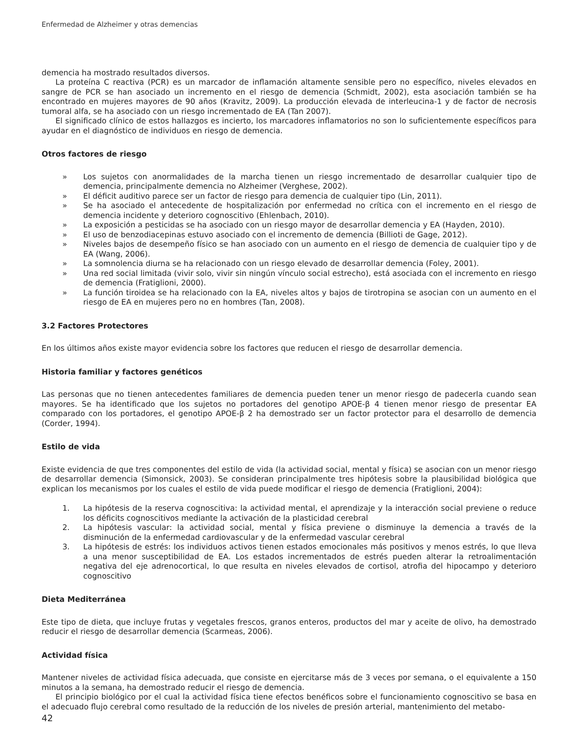Enfermedad de Alzheimer y otras demencias
demencia ha mostrado resultados diversos.
La proteína C reactiva (PCR) es un marcador de inflamación altamente sensible pero no específico, niveles elevados en sangre de PCR se han asociado un incremento en el riesgo de demencia (Schmidt, 2002), esta asociación también se ha encontrado en mujeres mayores de 90 años (Kravitz, 2009). La producción elevada de interleucina-1 y de factor de necrosis tumoral alfa, se ha asociado con un riesgo incrementado de EA (Tan 2007).
El significado clínico de estos hallazgos es incierto, los marcadores inflamatorios no son lo suficientemente específicos para ayudar en el diagnóstico de individuos en riesgo de demencia.
Otros factores de riesgo
» Los sujetos con anormalidades de la marcha tienen un riesgo incrementado de desarrollar cualquier tipo de demencia, principalmente demencia no Alzheimer (Verghese, 2002).
» El déficit auditivo parece ser un factor de riesgo para demencia de cualquier tipo (Lin, 2011).
» Se ha asociado el antecedente de hospitalización por enfermedad no crítica con el incremento en el riesgo de demencia incidente y deterioro cognoscitivo (Ehlenbach, 2010).
» La exposición a pesticidas se ha asociado con un riesgo mayor de desarrollar demencia y EA (Hayden, 2010).
» El uso de benzodiacepinas estuvo asociado con el incremento de demencia (Billioti de Gage, 2012).
» Niveles bajos de desempeño físico se han asociado con un aumento en el riesgo de demencia de cualquier tipo y de EA (Wang, 2006).
» La somnolencia diurna se ha relacionado con un riesgo elevado de desarrollar demencia (Foley, 2001).
» Una red social limitada (vivir solo, vivir sin ningún vínculo social estrecho), está asociada con el incremento en riesgo de demencia (Fratiglioni, 2000).
» La función tiroidea se ha relacionado con la EA, niveles altos y bajos de tirotropina se asocian con un aumento en el riesgo de EA en mujeres pero no en hombres (Tan, 2008).
3.2 Factores Protectores
En los últimos años existe mayor evidencia sobre los factores que reducen el riesgo de desarrollar demencia.
Historia familiar y factores genéticos
Las personas que no tienen antecedentes familiares de demencia pueden tener un menor riesgo de padecerla cuando sean mayores. Se ha identificado que los sujetos no portadores del genotipo APOE-β 4 tienen menor riesgo de presentar EA comparado con los portadores, el genotipo APOE-β 2 ha demostrado ser un factor protector para el desarrollo de demencia (Corder, 1994).
Estilo de vida
Existe evidencia de que tres componentes del estilo de vida (la actividad social, mental y física) se asocian con un menor riesgo de desarrollar demencia (Simonsick, 2003). Se consideran principalmente tres hipótesis sobre la plausibilidad biológica que explican los mecanismos por los cuales el estilo de vida puede modificar el riesgo de demencia (Fratiglioni, 2004):
1. La hipótesis de la reserva cognoscitiva: la actividad mental, el aprendizaje y la interacción social previene o reduce los déficits cognoscitivos mediante la activación de la plasticidad cerebral
2. La hipótesis vascular: la actividad social, mental y física previene o disminuye la demencia a través de la disminución de la enfermedad cardiovascular y de la enfermedad vascular cerebral
3. La hipótesis de estrés: los individuos activos tienen estados emocionales más positivos y menos estrés, lo que lleva a una menor susceptibilidad de EA. Los estados incrementados de estrés pueden alterar la retroalimentación negativa del eje adrenocortical, lo que resulta en niveles elevados de cortisol, atrofia del hipocampo y deterioro cognoscitivo
Dieta Mediterránea
Este tipo de dieta, que incluye frutas y vegetales frescos, granos enteros, productos del mar y aceite de olivo, ha demostrado reducir el riesgo de desarrollar demencia (Scarmeas, 2006).
Actividad física
Mantener niveles de actividad física adecuada, que consiste en ejercitarse más de 3 veces por semana, o el equivalente a 150 minutos a la semana, ha demostrado reducir el riesgo de demencia.
El principio biológico por el cual la actividad física tiene efectos benéficos sobre el funcionamiento cognoscitivo se basa en el adecuado flujo cerebral como resultado de la reducción de los niveles de presión arterial, mantenimiento del metabo-
42